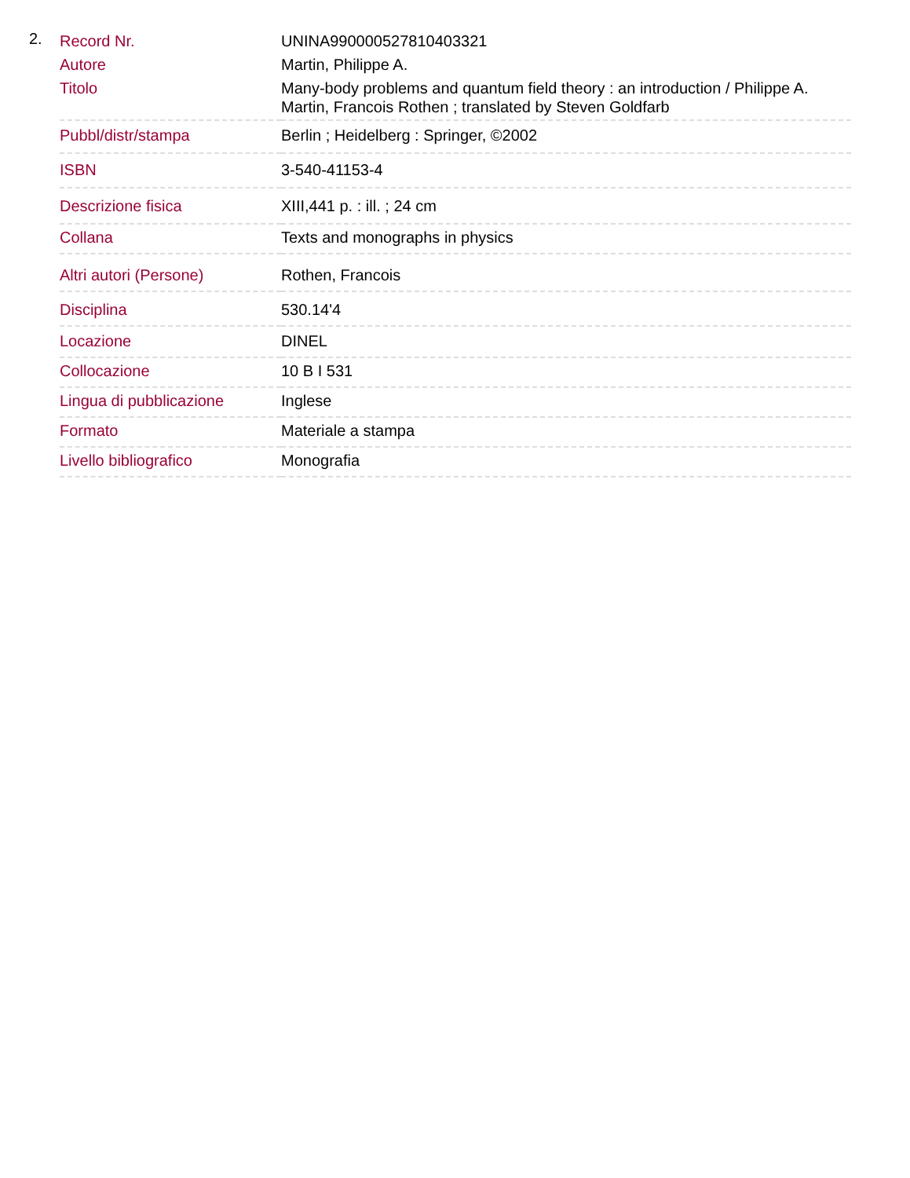2.
| Record Nr. | UNINA990000527810403321 |
| Autore | Martin, Philippe A. |
| Titolo | Many-body problems and quantum field theory : an introduction / Philippe A. Martin, Francois Rothen ; translated by Steven Goldfarb |
| Pubbl/distr/stampa | Berlin ; Heidelberg : Springer, ©2002 |
| ISBN | 3-540-41153-4 |
| Descrizione fisica | XIII,441 p. : ill. ; 24 cm |
| Collana | Texts and monographs in physics |
| Altri autori (Persone) | Rothen, Francois |
| Disciplina | 530.14'4 |
| Locazione | DINEL |
| Collocazione | 10 B I 531 |
| Lingua di pubblicazione | Inglese |
| Formato | Materiale a stampa |
| Livello bibliografico | Monografia |